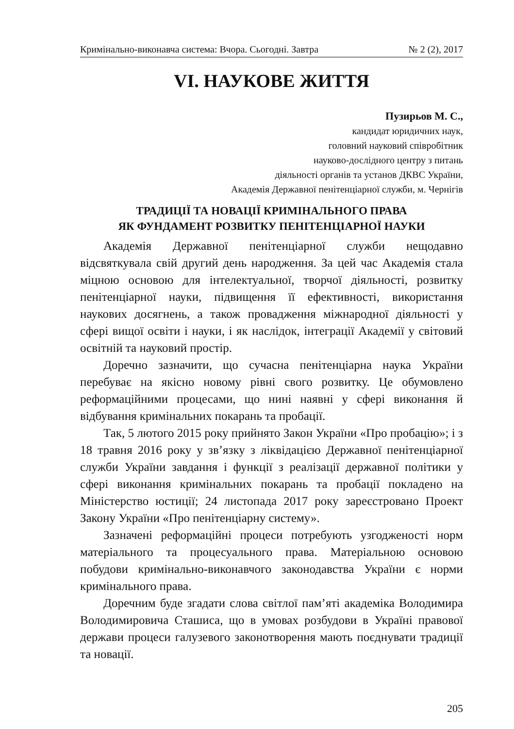Кримінально-виконавча система: Вчора. Сьогодні. Завтра № 2 (2), 2017
VI. НАУКОВЕ ЖИТТЯ
Пузирьов М. С.,
кандидат юридичних наук,
головний науковий співробітник
науково-дослідного центру з питань
діяльності органів та установ ДКВС України,
Академія Державної пенітенціарної служби, м. Чернігів
ТРАДИЦІЇ ТА НОВАЦІЇ КРИМІНАЛЬНОГО ПРАВА
ЯК ФУНДАМЕНТ РОЗВИТКУ ПЕНІТЕНЦІАРНОЇ НАУКИ
Академія Державної пенітенціарної служби нещодавно відсвяткувала свій другий день народження. За цей час Академія стала міцною основою для інтелектуальної, творчої діяльності, розвитку пенітенціарної науки, підвищення її ефективності, використання наукових досягнень, а також провадження міжнародної діяльності у сфері вищої освіти і науки, і як наслідок, інтеграції Академії у світовий освітній та науковий простір.
Доречно зазначити, що сучасна пенітенціарна наука України перебуває на якісно новому рівні свого розвитку. Це обумовлено реформаційними процесами, що нині наявні у сфері виконання й відбування кримінальних покарань та пробації.
Так, 5 лютого 2015 року прийнято Закон України «Про пробацію»; і з 18 травня 2016 року у зв’язку з ліквідацією Державної пенітенціарної служби України завдання і функції з реалізації державної політики у сфері виконання кримінальних покарань та пробації покладено на Міністерство юстиції; 24 листопада 2017 року зареєстровано Проект Закону України «Про пенітенціарну систему».
Зазначені реформаційні процеси потребують узгодженості норм матеріального та процесуального права. Матеріальною основою побудови кримінально-виконавчого законодавства України є норми кримінального права.
Доречним буде згадати слова світлої пам’яті академіка Володимира Володимировича Сташиса, що в умовах розбудови в Україні правової держави процеси галузевого законотворення мають поєднувати традиції та новації.
205